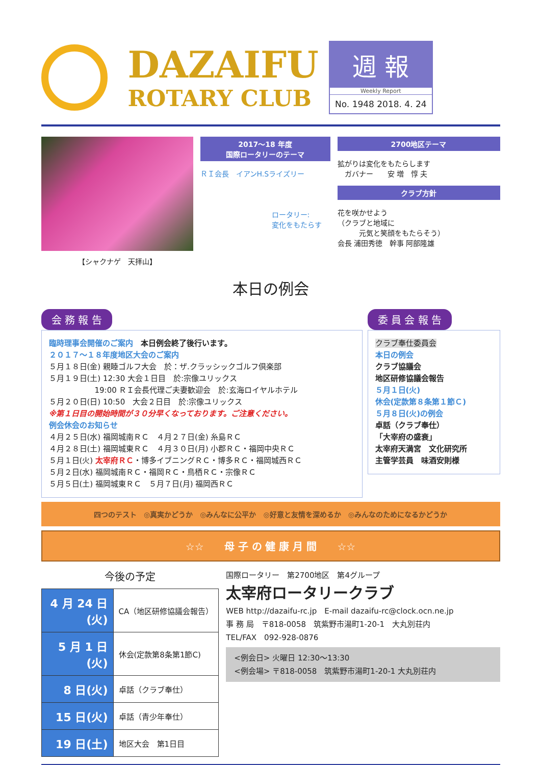DAZAIFU
ROTARY CLUB
週 報
Weekly Report
No. 1948 2018. 4. 24
【シャクナゲ　天拝山】
2017～18 年度
国際ロータリーのテーマ
ＲＩ会長　イアンH.Sライズリー
ロータリー:
変化をもたらす
2700地区テーマ
拡がりは変化をもたらします
　ガバナー　　安 増　惇 夫
クラブ方針
花を咲かせよう
（クラブと地域に
　　　元気と笑顔をもたらそう）
会長 浦田秀徳　幹事 阿部隆雄
本日の例会
会 務 報 告
臨時理事会開催のご案内　本日例会終了後行います。
２０１７～１８年度地区大会のご案内
５月１８日(金) 親睦ゴルフ大会　於：ザ.クラッシックゴルフ倶楽部
５月１９日(土) 12:30 大会１日目　於:宗像ユリックス
　　　　　　19:00 ＲＩ会長代理ご夫妻歓迎会　於:玄海ロイヤルホテル
５月２０日(日) 10:50　大会２日目　於:宗像ユリックス
※第１日目の開始時間が３０分早くなっております。ご注意ください。
例会休会のお知らせ
４月２５日(水) 福岡城南ＲＣ　４月２７日(金) 糸島ＲＣ
４月２８日(土) 福岡城東ＲＣ　４月３０日(月) 小郡ＲＣ・福岡中央ＲＣ
５月１日(火) 太宰府ＲＣ・博多イブニングＲＣ・博多ＲＣ・福岡城西ＲＣ
５月２日(水) 福岡城南ＲＣ・福岡ＲＣ・鳥栖ＲＣ・宗像ＲＣ
５月５日(土) 福岡城東ＲＣ　５月７日(月) 福岡西ＲＣ
委 員 会 報 告
クラブ奉仕委員会
本日の例会
クラブ協議会
地区研修協議会報告
５月１日(火)
休会(定款第８条第１節Ｃ)
５月８日(火)の例会
卓話（クラブ奉仕）
「大宰府の盛衰」
太宰府天満宮　文化研究所
主管学芸員　味酒安則様
四つのテスト　◎真実かどうか　◎みんなに公平か　◎好意と友情を深めるか　◎みんなのためになるかどうか
☆☆　　母 子 の 健 康 月 間　　☆☆
今後の予定
| 4 月 24 日(火) | CA（地区研修協議会報告） |
| 5 月 1 日(火) | 休会(定款第8条第1節C) |
| 8 日(火) | 卓話（クラブ奉仕） |
| 15 日(火) | 卓話（青少年奉仕） |
| 19 日(土) | 地区大会 第1日目 |
国際ロータリー　第2700地区　第4グループ
太宰府ロータリークラブ
WEB http://dazaifu-rc.jp　E-mail dazaifu-rc@clock.ocn.ne.jp
事 務 局　〒818-0058　筑紫野市湯町1-20-1　大丸別荘内
TEL/FAX　092-928-0876
<例会日> 火曜日 12:30～13:30
<例会場> 〒818-0058　筑紫野市湯町1-20-1 大丸別荘内